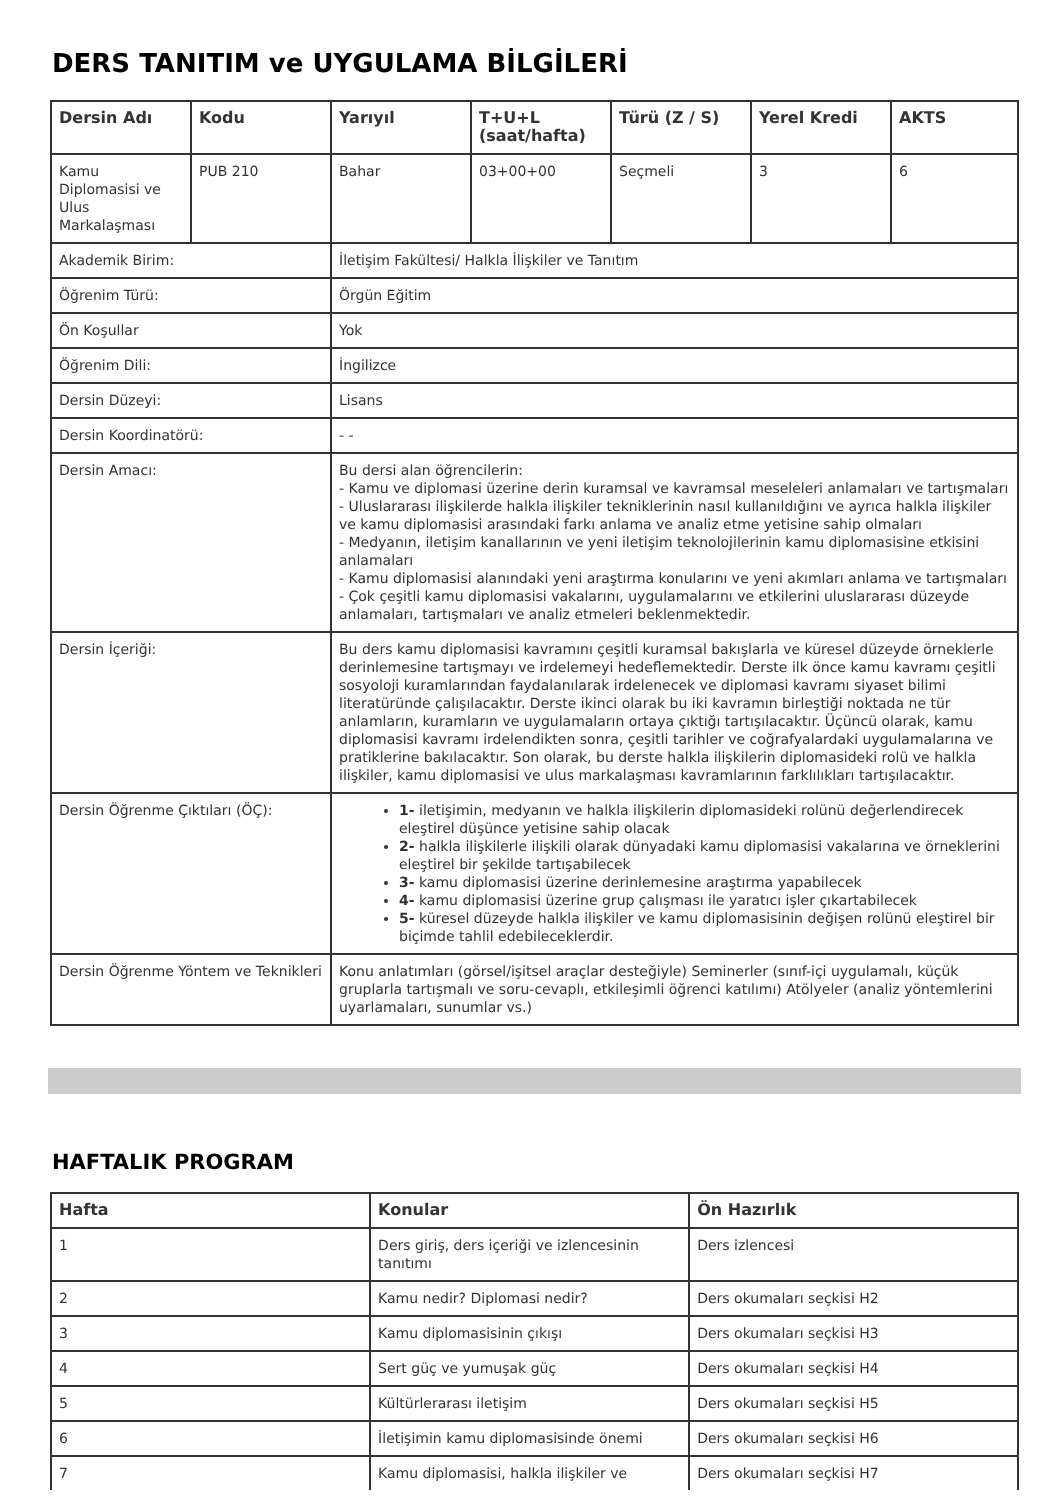DERS TANITIM ve UYGULAMA BİLGİLERİ
| Dersin Adı | Kodu | Yarıyıl | T+U+L (saat/hafta) | Türü (Z / S) | Yerel Kredi | AKTS |
| --- | --- | --- | --- | --- | --- | --- |
| Kamu Diplomasisi ve Ulus Markalaşması | PUB 210 | Bahar | 03+00+00 | Seçmeli | 3 | 6 |
| Akademik Birim: | | İletişim Fakültesi/ Halkla İlişkiler ve Tanıtım | | | | |
| Öğrenim Türü: | | Örgün Eğitim | | | | |
| Ön Koşullar | | Yok | | | | |
| Öğrenim Dili: | | İngilizce | | | | |
| Dersin Düzeyi: | | Lisans | | | | |
| Dersin Koordinatörü: | | - - | | | | |
| Dersin Amacı: | | Bu dersi alan öğrencilerin: - Kamu ve diplomasi üzerine derin kuramsal ve kavramsal meseleleri anlamaları ve tartışmaları - Uluslararası ilişkilerde halkla ilişkiler tekniklerinin nasıl kullanıldığını ve ayrıca halkla ilişkiler ve kamu diplomasisi arasındaki farkı anlama ve analiz etme yetisine sahip olmaları - Medyanın, iletişim kanallarının ve yeni iletişim teknolojilerinin kamu diplomasisine etkisini anlamaları - Kamu diplomasisi alanındaki yeni araştırma konularını ve yeni akımları anlama ve tartışmaları - Çok çeşitli kamu diplomasisi vakalarını, uygulamalarını ve etkilerini uluslararası düzeyde anlamaları, tartışmaları ve analiz etmeleri beklenmektedir. | | | | |
| Dersin İçeriği: | | Bu ders kamu diplomasisi kavramını çeşitli kuramsal bakışlarla ve küresel düzeyde örneklerle derinlemesine tartışmayı ve irdelemeyi hedeflemektedir. Derste ilk önce kamu kavramı çeşitli sosyoloji kuramlarından faydalanılarak irdelenecek ve diplomasi kavramı siyaset bilimi literatüründe çalışılacaktır. Derste ikinci olarak bu iki kavramın birleştiği noktada ne tür anlamların, kuramların ve uygulamaların ortaya çıktığı tartışılacaktır. Üçüncü olarak, kamu diplomasisi kavramı irdelendikten sonra, çeşitli tarihler ve coğrafyalardaki uygulamalarına ve pratiklerine bakılacaktır. Son olarak, bu derste halkla ilişkilerin diplomasideki rolü ve halkla ilişkiler, kamu diplomasisi ve ulus markalaşması kavramlarının farklılıkları tartışılacaktır. | | | | |
| Dersin Öğrenme Çıktıları (ÖÇ): | | 1- iletişimin, medyanın ve halkla ilişkilerin diplomasideki rolünü değerlendirecek eleştirel düşünce yetisine sahip olacak 2- halkla ilişkilerle ilişkili olarak dünyadaki kamu diplomasisi vakalarına ve örneklerini eleştirel bir şekilde tartışabilecek 3- kamu diplomasisi üzerine derinlemesine araştırma yapabilecek 4- kamu diplomasisi üzerine grup çalışması ile yaratıcı işler çıkartabilecek 5- küresel düzeyde halkla ilişkiler ve kamu diplomasisinin değişen rolünü eleştirel bir biçimde tahlil edebileceklerdir. | | | | |
| Dersin Öğrenme Yöntem ve Teknikleri | | Konu anlatımları (görsel/işitsel araçlar desteğiyle) Seminerler (sınıf-içi uygulamalı, küçük gruplarla tartışmalı ve soru-cevaplı, etkileşimli öğrenci katılımı) Atölyeler (analiz yöntemlerini uyarlamaları, sunumlar vs.) | | | | |
HAFTALIK PROGRAM
| Hafta | Konular | Ön Hazırlık |
| --- | --- | --- |
| 1 | Ders giriş, ders içeriği ve izlencesinin tanıtımı | Ders izlencesi |
| 2 | Kamu nedir? Diplomasi nedir? | Ders okumaları seçkisi H2 |
| 3 | Kamu diplomasisinin çıkışı | Ders okumaları seçkisi H3 |
| 4 | Sert güç ve yumuşak güç | Ders okumaları seçkisi H4 |
| 5 | Kültürlerarası iletişim | Ders okumaları seçkisi H5 |
| 6 | İletişimin kamu diplomasisinde önemi | Ders okumaları seçkisi H6 |
| 7 | Kamu diplomasisi, halkla ilişkiler ve | Ders okumaları seçkisi H7 |